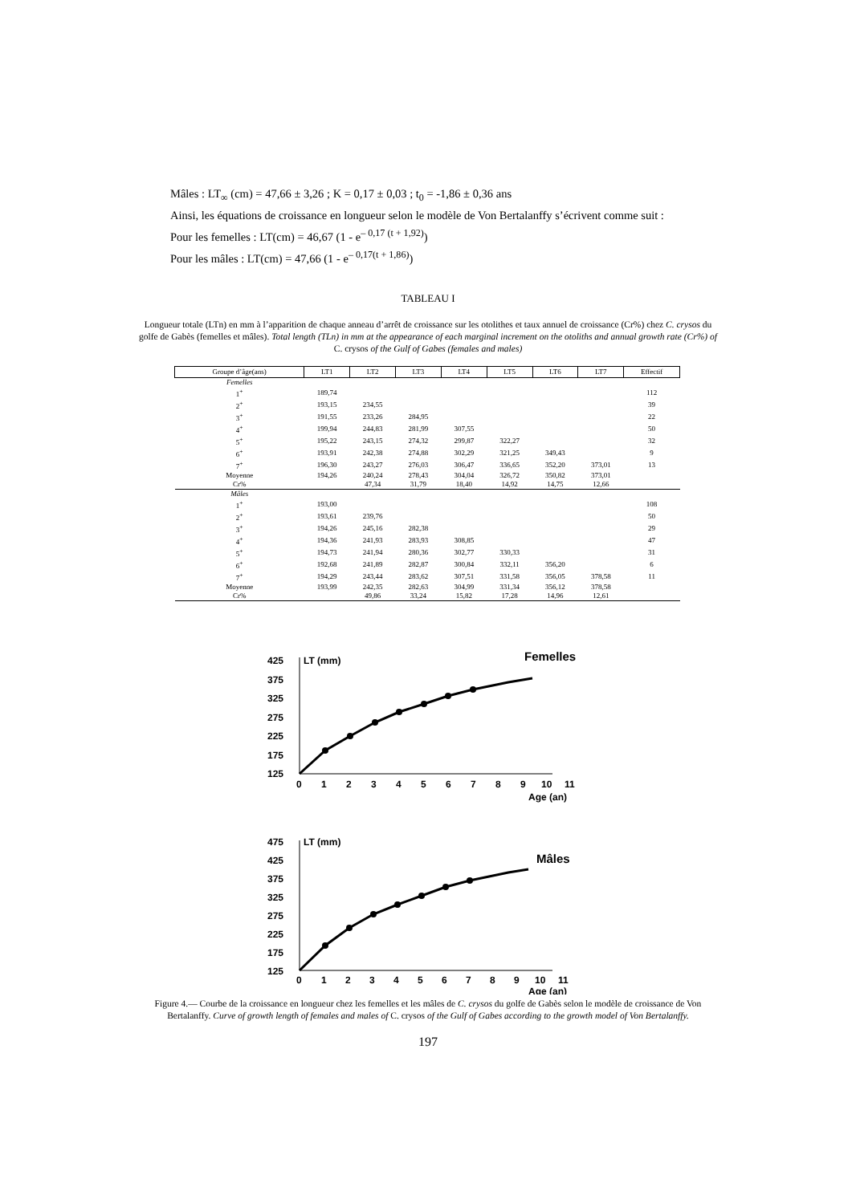Mâles : LT<sub>∞</sub> (cm) = 47,66 ± 3,26 ; K = 0,17 ± 0,03 ; t<sub>0</sub> = -1,86 ± 0,36 ans
Ainsi, les équations de croissance en longueur selon le modèle de Von Bertalanffy s’écrivent comme suit :
Pour les femelles : LT(cm) = 46,67 (1 - e<sup>– 0,17 (t + 1,92)</sup>)
Pour les mâles : LT(cm) = 47,66 (1 - e<sup>– 0,17(t + 1,86)</sup>)
TABLEAU I
Longueur totale (LTn) en mm à l’apparition de chaque anneau d’arrêt de croissance sur les otolithes et taux annuel de croissance (Cr%) chez C. crysos du golfe de Gabès (femelles et mâles). Total length (TLn) in mm at the appearance of each marginal increment on the otoliths and annual growth rate (Cr%) of C. crysos of the Gulf of Gabes (females and males)
| Groupe d’âge(ans) | LT1 | LT2 | LT3 | LT4 | LT5 | LT6 | LT7 | Effectif |
| --- | --- | --- | --- | --- | --- | --- | --- | --- |
| Femelles | | | | | | | | |
| 1<sup>+</sup> | 189,74 | | | | | | | 112 |
| 2<sup>+</sup> | 193,15 | 234,55 | | | | | | 39 |
| 3<sup>+</sup> | 191,55 | 233,26 | 284,95 | | | | | 22 |
| 4<sup>+</sup> | 199,94 | 244,83 | 281,99 | 307,55 | | | | 50 |
| 5<sup>+</sup> | 195,22 | 243,15 | 274,32 | 299,87 | 322,27 | | | 32 |
| 6<sup>+</sup> | 193,91 | 242,38 | 274,88 | 302,29 | 321,25 | 349,43 | | 9 |
| 7<sup>+</sup> | 196,30 | 243,27 | 276,03 | 306,47 | 336,65 | 352,20 | 373,01 | 13 |
| Moyenne | 194,26 | 240,24 | 278,43 | 304,04 | 326,72 | 350,82 | 373,01 | |
| Cr% | | 47,34 | 31,79 | 18,40 | 14,92 | 14,75 | 12,66 | |
| Mâles | | | | | | | | |
| 1<sup>+</sup> | 193,00 | | | | | | | 108 |
| 2<sup>+</sup> | 193,61 | 239,76 | | | | | | 50 |
| 3<sup>+</sup> | 194,26 | 245,16 | 282,38 | | | | | 29 |
| 4<sup>+</sup> | 194,36 | 241,93 | 283,93 | 308,85 | | | | 47 |
| 5<sup>+</sup> | 194,73 | 241,94 | 280,36 | 302,77 | 330,33 | | | 31 |
| 6<sup>+</sup> | 192,68 | 241,89 | 282,87 | 300,84 | 332,11 | 356,20 | | 6 |
| 7<sup>+</sup> | 194,29 | 243,44 | 283,62 | 307,51 | 331,58 | 356,05 | 378,58 | 11 |
| Moyenne | 193,99 | 242,35 | 282,63 | 304,99 | 331,34 | 356,12 | 378,58 | |
| Cr% | | 49,86 | 33,24 | 15,82 | 17,28 | 14,96 | 12,61 | |
425
375
325
275
225
175
125
LT (mm)
Femelles
0
1
2
3
4
5
6
7
8
9
10
11
Age (an)
475
425
375
325
275
225
175
125
LT (mm)
Mâles
0
1
2
3
4
5
6
7
8
9
10
11
Age (an)
Figure 4.— Courbe de la croissance en longueur chez les femelles et les mâles de C. crysos du golfe de Gabès selon le modèle de croissance de Von Bertalanffy. Curve of growth length of females and males of C. crysos of the Gulf of Gabes according to the growth model of Von Bertalanffy.
197